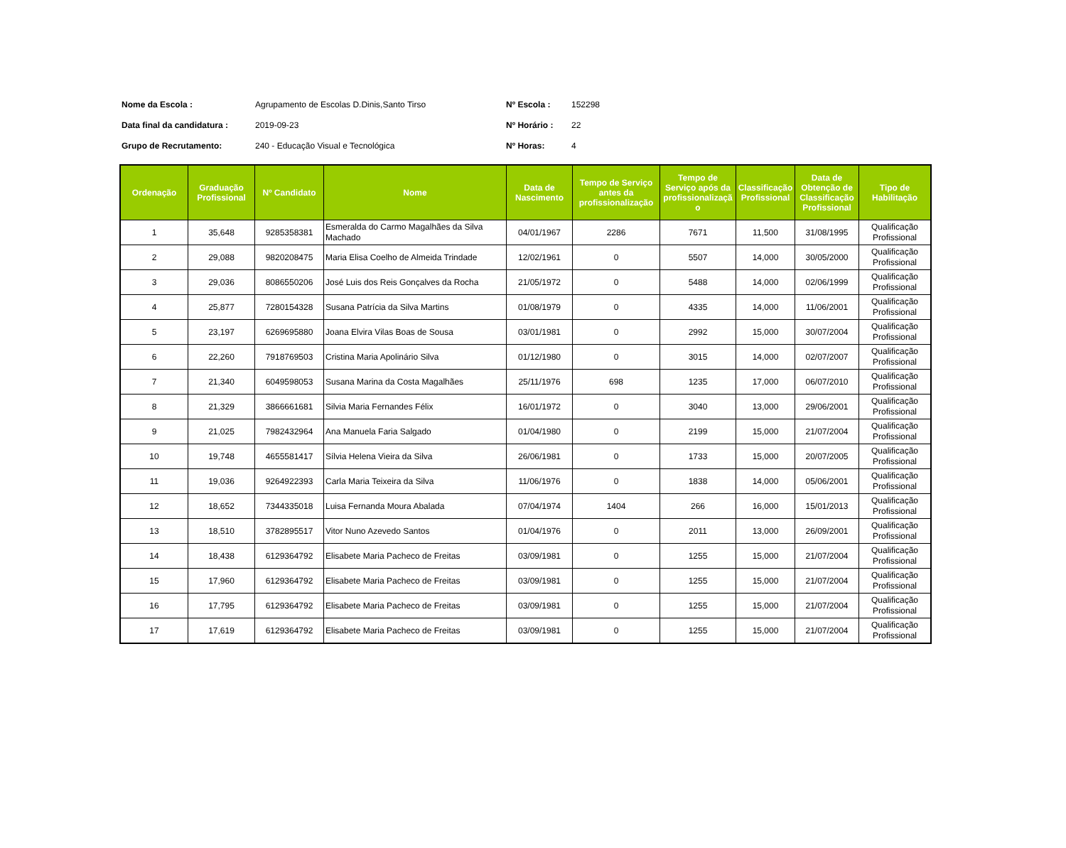| Nome da Escola : | Agrupamento de Escolas D.Dinis,Santo Tirso | Nº Escola : | 152298 |
| Data final da candidatura : | 2019-09-23 | Nº Horário : | 22 |
| Grupo de Recrutamento: | 240 - Educação Visual e Tecnológica | Nº Horas: | 4 |
| Ordenação | Graduação Profissional | Nº Candidato | Nome | Data de Nascimento | Tempo de Serviço antes da profissionalização | Tempo de Serviço após da profissionalizaçã o | Classificação Profissional | Data de Obtenção de Classificação Profissional | Tipo de Habilitação |
| --- | --- | --- | --- | --- | --- | --- | --- | --- | --- |
| 1 | 35,648 | 9285358381 | Esmeralda do Carmo Magalhães da Silva Machado | 04/01/1967 | 2286 | 7671 | 11,500 | 31/08/1995 | Qualificação Profissional |
| 2 | 29,088 | 9820208475 | Maria Elisa Coelho de Almeida Trindade | 12/02/1961 | 0 | 5507 | 14,000 | 30/05/2000 | Qualificação Profissional |
| 3 | 29,036 | 8086550206 | José Luis dos Reis Gonçalves da Rocha | 21/05/1972 | 0 | 5488 | 14,000 | 02/06/1999 | Qualificação Profissional |
| 4 | 25,877 | 7280154328 | Susana Patrícia da Silva Martins | 01/08/1979 | 0 | 4335 | 14,000 | 11/06/2001 | Qualificação Profissional |
| 5 | 23,197 | 6269695880 | Joana Elvira Vilas Boas de Sousa | 03/01/1981 | 0 | 2992 | 15,000 | 30/07/2004 | Qualificação Profissional |
| 6 | 22,260 | 7918769503 | Cristina Maria Apolinário Silva | 01/12/1980 | 0 | 3015 | 14,000 | 02/07/2007 | Qualificação Profissional |
| 7 | 21,340 | 6049598053 | Susana Marina da Costa Magalhães | 25/11/1976 | 698 | 1235 | 17,000 | 06/07/2010 | Qualificação Profissional |
| 8 | 21,329 | 3866661681 | Silvia Maria Fernandes Félix | 16/01/1972 | 0 | 3040 | 13,000 | 29/06/2001 | Qualificação Profissional |
| 9 | 21,025 | 7982432964 | Ana Manuela Faria Salgado | 01/04/1980 | 0 | 2199 | 15,000 | 21/07/2004 | Qualificação Profissional |
| 10 | 19,748 | 4655581417 | Sílvia Helena Vieira da Silva | 26/06/1981 | 0 | 1733 | 15,000 | 20/07/2005 | Qualificação Profissional |
| 11 | 19,036 | 9264922393 | Carla Maria Teixeira da Silva | 11/06/1976 | 0 | 1838 | 14,000 | 05/06/2001 | Qualificação Profissional |
| 12 | 18,652 | 7344335018 | Luisa Fernanda Moura Abalada | 07/04/1974 | 1404 | 266 | 16,000 | 15/01/2013 | Qualificação Profissional |
| 13 | 18,510 | 3782895517 | Vitor Nuno Azevedo Santos | 01/04/1976 | 0 | 2011 | 13,000 | 26/09/2001 | Qualificação Profissional |
| 14 | 18,438 | 6129364792 | Elisabete Maria Pacheco de Freitas | 03/09/1981 | 0 | 1255 | 15,000 | 21/07/2004 | Qualificação Profissional |
| 15 | 17,960 | 6129364792 | Elisabete Maria Pacheco de Freitas | 03/09/1981 | 0 | 1255 | 15,000 | 21/07/2004 | Qualificação Profissional |
| 16 | 17,795 | 6129364792 | Elisabete Maria Pacheco de Freitas | 03/09/1981 | 0 | 1255 | 15,000 | 21/07/2004 | Qualificação Profissional |
| 17 | 17,619 | 6129364792 | Elisabete Maria Pacheco de Freitas | 03/09/1981 | 0 | 1255 | 15,000 | 21/07/2004 | Qualificação Profissional |